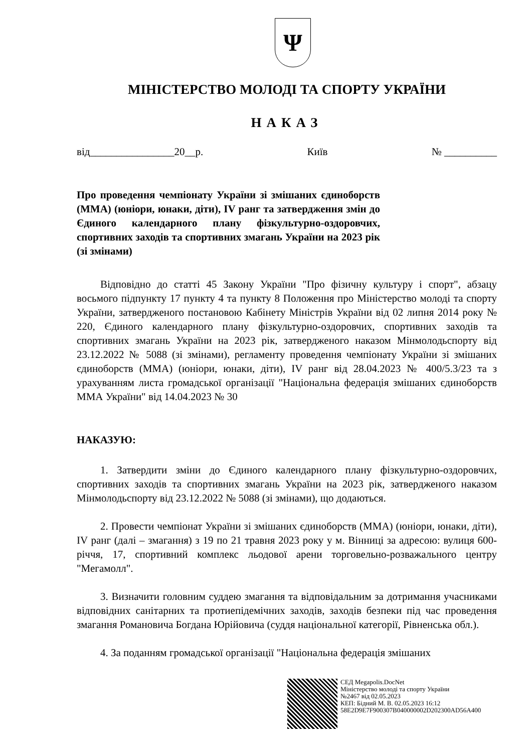Ψ
МІНІСТЕРСТВО МОЛОДІ ТА СПОРТУ УКРАЇНИ
НАКАЗ
від________________20__р. Київ № __________
Про проведення чемпіонату України зі змішаних єдиноборств (ММА) (юніори, юнаки, діти), IV ранг та затвердження змін до Єдиного календарного плану фізкультурно-оздоровчих, спортивних заходів та спортивних змагань України на 2023 рік (зі змінами)
Відповідно до статті 45 Закону України "Про фізичну культуру і спорт", абзацу восьмого підпункту 17 пункту 4 та пункту 8 Положення про Міністерство молоді та спорту України, затвердженого постановою Кабінету Міністрів України від 02 липня 2014 року № 220, Єдиного календарного плану фізкультурно-оздоровчих, спортивних заходів та спортивних змагань України на 2023 рік, затвердженого наказом Мінмолодьспорту від 23.12.2022 № 5088 (зі змінами), регламенту проведення чемпіонату України зі змішаних єдиноборств (ММА) (юніори, юнаки, діти), IV ранг від 28.04.2023 № 400/5.3/23 та з урахуванням листа громадської організації "Національна федерація змішаних єдиноборств ММА України" від 14.04.2023 № 30
НАКАЗУЮ:
1. Затвердити зміни до Єдиного календарного плану фізкультурно-оздоровчих, спортивних заходів та спортивних змагань України на 2023 рік, затвердженого наказом Мінмолодьспорту від 23.12.2022 № 5088 (зі змінами), що додаються.
2. Провести чемпіонат України зі змішаних єдиноборств (ММА) (юніори, юнаки, діти), IV ранг (далі – змагання) з 19 по 21 травня 2023 року у м. Вінниці за адресою: вулиця 600-річчя, 17, спортивний комплекс льодової арени торговельно-розважального центру "Мегамолл".
3. Визначити головним суддею змагання та відповідальним за дотримання учасниками відповідних санітарних та протиепідемічних заходів, заходів безпеки під час проведення змагання Романовича Богдана Юрійовича (суддя національної категорії, Рівненська обл.).
4. За поданням громадської організації "Національна федерація змішаних
СЕД Megapolis.DocNet
Міністерство молоді та спорту України
№2467 від 02.05.2023
КЕП: Бідний М. В. 02.05.2023 16:12
58E2D9E7F900307B040000002D202300AD56A400